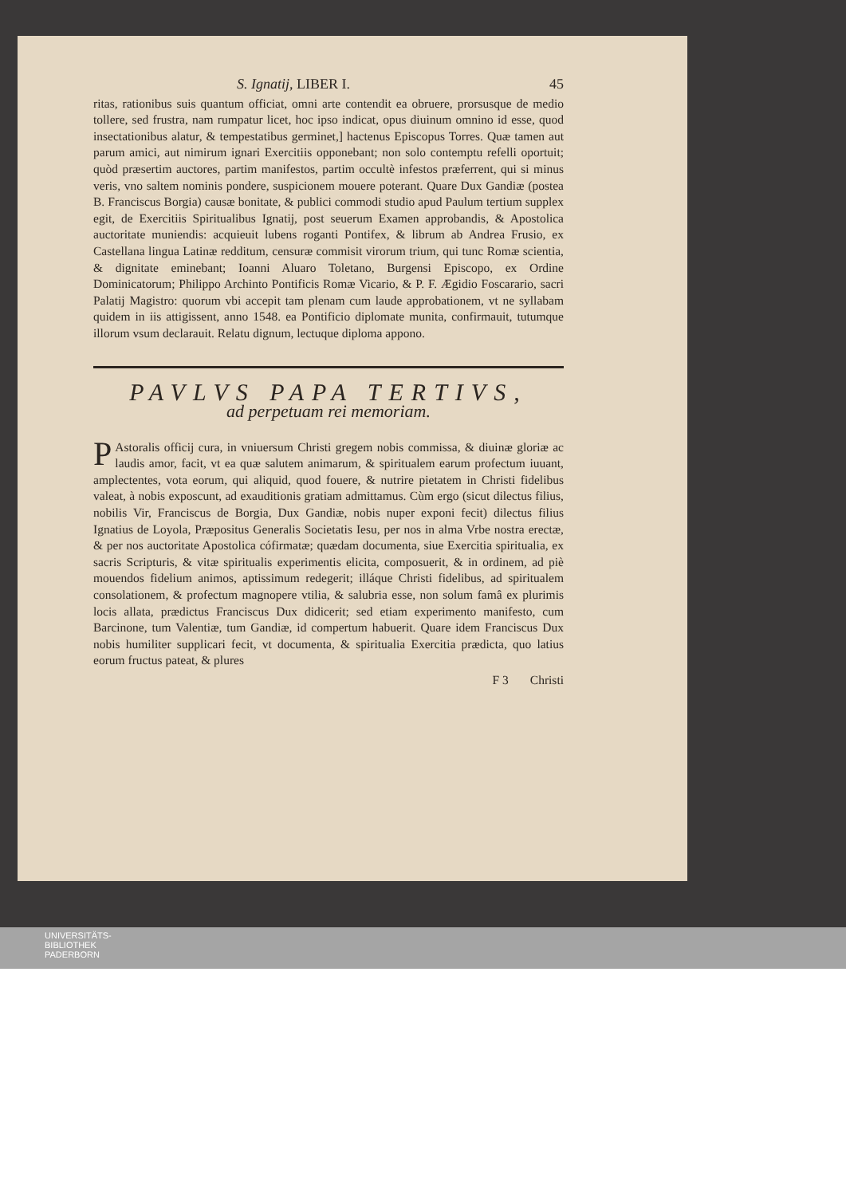S. Ignatij, LIBER I. 45
ritas, rationibus suis quantum officiat, omni arte contendit ea obruere, prorsusque de medio tollere, sed frustra, nam rumpatur licet, hoc ipso indicat, opus diuinum omnino id esse, quod insectationibus alatur, & tempestatibus germinet,] hactenus Episcopus Torres. Quæ tamen aut parum amici, aut nimirum ignari Exercitiis opponebant; non solo contemptu refelli oportuit; quòd præsertim auctores, partim manifestos, partim occultè infestos præferrent, qui si minus veris, vno saltem nominis pondere, suspicionem mouere poterant. Quare Dux Gandiæ (postea B. Franciscus Borgia) causæ bonitate, & publici commodi studio apud Paulum tertium supplex egit, de Exercitiis Spiritualibus Ignatij, post seuerum Examen approbandis, & Apostolica auctoritate muniendis: acquieuit lubens roganti Pontifex, & librum ab Andrea Frusio, ex Castellana lingua Latinæ redditum, censuræ commisit virorum trium, qui tunc Romæ scientia, & dignitate eminebant; Ioanni Aluaro Toletano, Burgensi Episcopo, ex Ordine Dominicatorum; Philippo Archinto Pontificis Romæ Vicario, & P. F. Ægidio Foscarario, sacri Palatij Magistro: quorum vbi accepit tam plenam cum laude approbationem, vt ne syllabam quidem in iis attigissent, anno 1548. ea Pontificio diplomate munita, confirmauit, tutumque illorum vsum declarauit. Relatu dignum, lectuque diploma appono.
PAVLVS PAPA TERTIVS,
ad perpetuam rei memoriam.
PAstoralis officij cura, in vniuersum Christi gregem nobis commissa, & diuinæ gloriæ ac laudis amor, facit, vt ea quæ salutem animarum, & spiritualem earum profectum iuuant, amplectentes, vota eorum, qui aliquid, quod fouere, & nutrire pietatem in Christi fidelibus valeat, à nobis exposcunt, ad exauditionis gratiam admittamus. Cùm ergo (sicut dilectus filius, nobilis Vir, Franciscus de Borgia, Dux Gandiæ, nobis nuper exponi fecit) dilectus filius Ignatius de Loyola, Præpositus Generalis Societatis Iesu, per nos in alma Vrbe nostra erectæ, & per nos auctoritate Apostolica cófirmatæ; quædam documenta, siue Exercitia spiritualia, ex sacris Scripturis, & vitæ spiritualis experimentis elicita, composuerit, & in ordinem, ad piè mouendos fidelium animos, aptissimum redegerit; illáque Christi fidelibus, ad spiritualem consolationem, & profectum magnopere vtilia, & salubria esse, non solum famâ ex plurimis locis allata, prædictus Franciscus Dux didicerit; sed etiam experimento manifesto, cum Barcinone, tum Valentiæ, tum Gandiæ, id compertum habuerit. Quare idem Franciscus Dux nobis humiliter supplicari fecit, vt documenta, & spiritualia Exercitia prædicta, quo latius eorum fructus pateat, & plures
F 3 Christi
UNIVERSITÄTS-
BIBLIOTHEK
PADERBORN